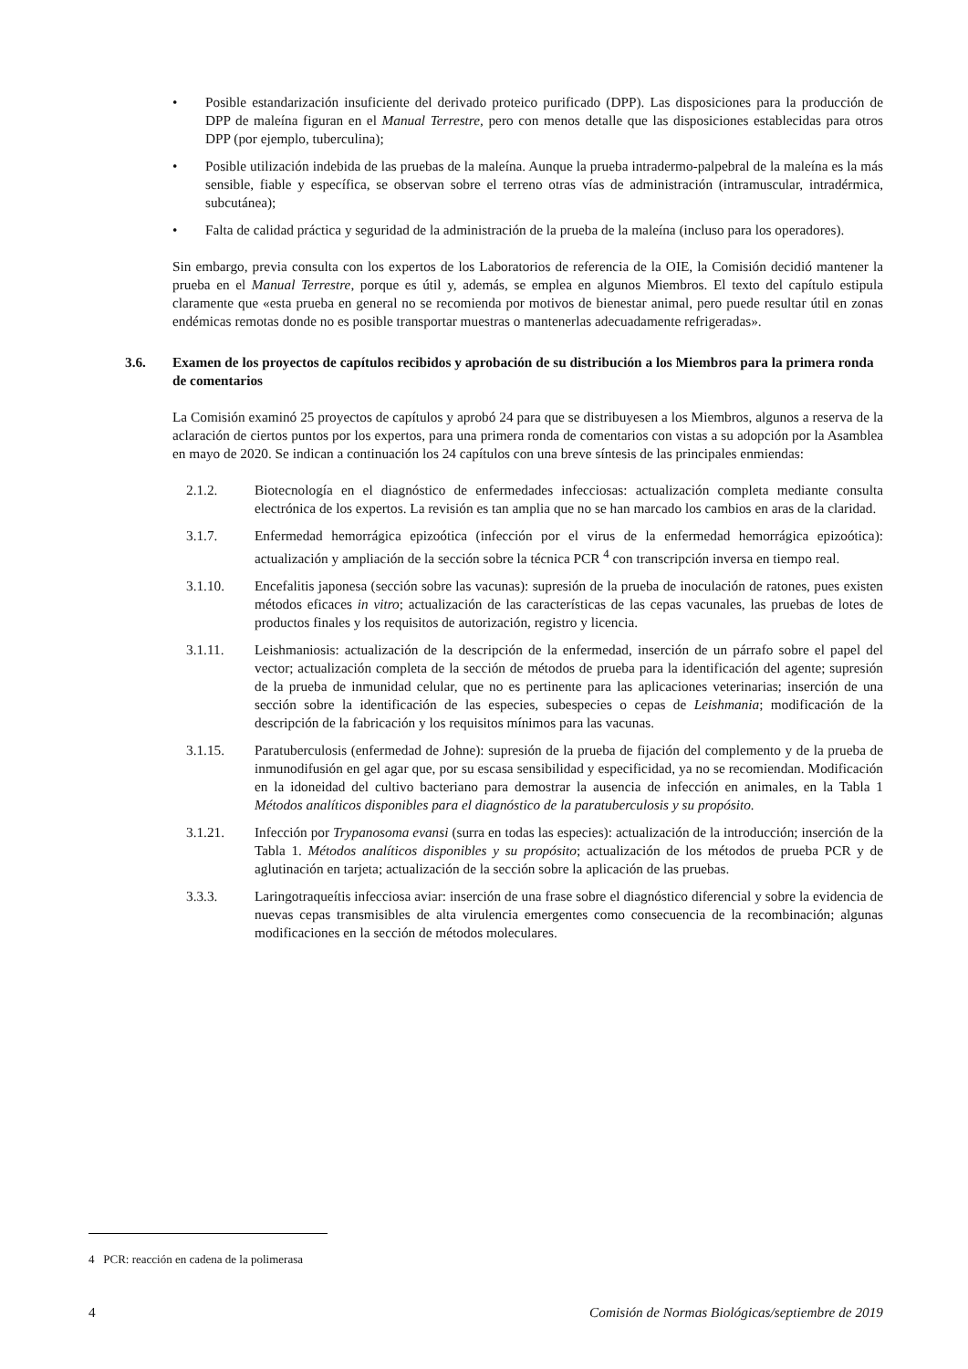• Posible estandarización insuficiente del derivado proteico purificado (DPP). Las disposiciones para la producción de DPP de maleína figuran en el Manual Terrestre, pero con menos detalle que las disposiciones establecidas para otros DPP (por ejemplo, tuberculina);
• Posible utilización indebida de las pruebas de la maleína. Aunque la prueba intradermo-palpebral de la maleína es la más sensible, fiable y específica, se observan sobre el terreno otras vías de administración (intramuscular, intradérmica, subcutánea);
• Falta de calidad práctica y seguridad de la administración de la prueba de la maleína (incluso para los operadores).
Sin embargo, previa consulta con los expertos de los Laboratorios de referencia de la OIE, la Comisión decidió mantener la prueba en el Manual Terrestre, porque es útil y, además, se emplea en algunos Miembros. El texto del capítulo estipula claramente que «esta prueba en general no se recomienda por motivos de bienestar animal, pero puede resultar útil en zonas endémicas remotas donde no es posible transportar muestras o mantenerlas adecuadamente refrigeradas».
3.6. Examen de los proyectos de capítulos recibidos y aprobación de su distribución a los Miembros para la primera ronda de comentarios
La Comisión examinó 25 proyectos de capítulos y aprobó 24 para que se distribuyesen a los Miembros, algunos a reserva de la aclaración de ciertos puntos por los expertos, para una primera ronda de comentarios con vistas a su adopción por la Asamblea en mayo de 2020. Se indican a continuación los 24 capítulos con una breve síntesis de las principales enmiendas:
2.1.2. Biotecnología en el diagnóstico de enfermedades infecciosas: actualización completa mediante consulta electrónica de los expertos. La revisión es tan amplia que no se han marcado los cambios en aras de la claridad.
3.1.7. Enfermedad hemorrágica epizoótica (infección por el virus de la enfermedad hemorrágica epizoótica): actualización y ampliación de la sección sobre la técnica PCR <sup>4</sup> con transcripción inversa en tiempo real.
3.1.10. Encefalitis japonesa (sección sobre las vacunas): supresión de la prueba de inoculación de ratones, pues existen métodos eficaces in vitro; actualización de las características de las cepas vacunales, las pruebas de lotes de productos finales y los requisitos de autorización, registro y licencia.
3.1.11. Leishmaniosis: actualización de la descripción de la enfermedad, inserción de un párrafo sobre el papel del vector; actualización completa de la sección de métodos de prueba para la identificación del agente; supresión de la prueba de inmunidad celular, que no es pertinente para las aplicaciones veterinarias; inserción de una sección sobre la identificación de las especies, subespecies o cepas de Leishmania; modificación de la descripción de la fabricación y los requisitos mínimos para las vacunas.
3.1.15. Paratuberculosis (enfermedad de Johne): supresión de la prueba de fijación del complemento y de la prueba de inmunodifusión en gel agar que, por su escasa sensibilidad y especificidad, ya no se recomiendan. Modificación en la idoneidad del cultivo bacteriano para demostrar la ausencia de infección en animales, en la Tabla 1 Métodos analíticos disponibles para el diagnóstico de la paratuberculosis y su propósito.
3.1.21. Infección por Trypanosoma evansi (surra en todas las especies): actualización de la introducción; inserción de la Tabla 1. Métodos analíticos disponibles y su propósito; actualización de los métodos de prueba PCR y de aglutinación en tarjeta; actualización de la sección sobre la aplicación de las pruebas.
3.3.3. Laringotraqueítis infecciosa aviar: inserción de una frase sobre el diagnóstico diferencial y sobre la evidencia de nuevas cepas transmisibles de alta virulencia emergentes como consecuencia de la recombinación; algunas modificaciones en la sección de métodos moleculares.
4 PCR: reacción en cadena de la polimerasa
4 Comisión de Normas Biológicas/septiembre de 2019